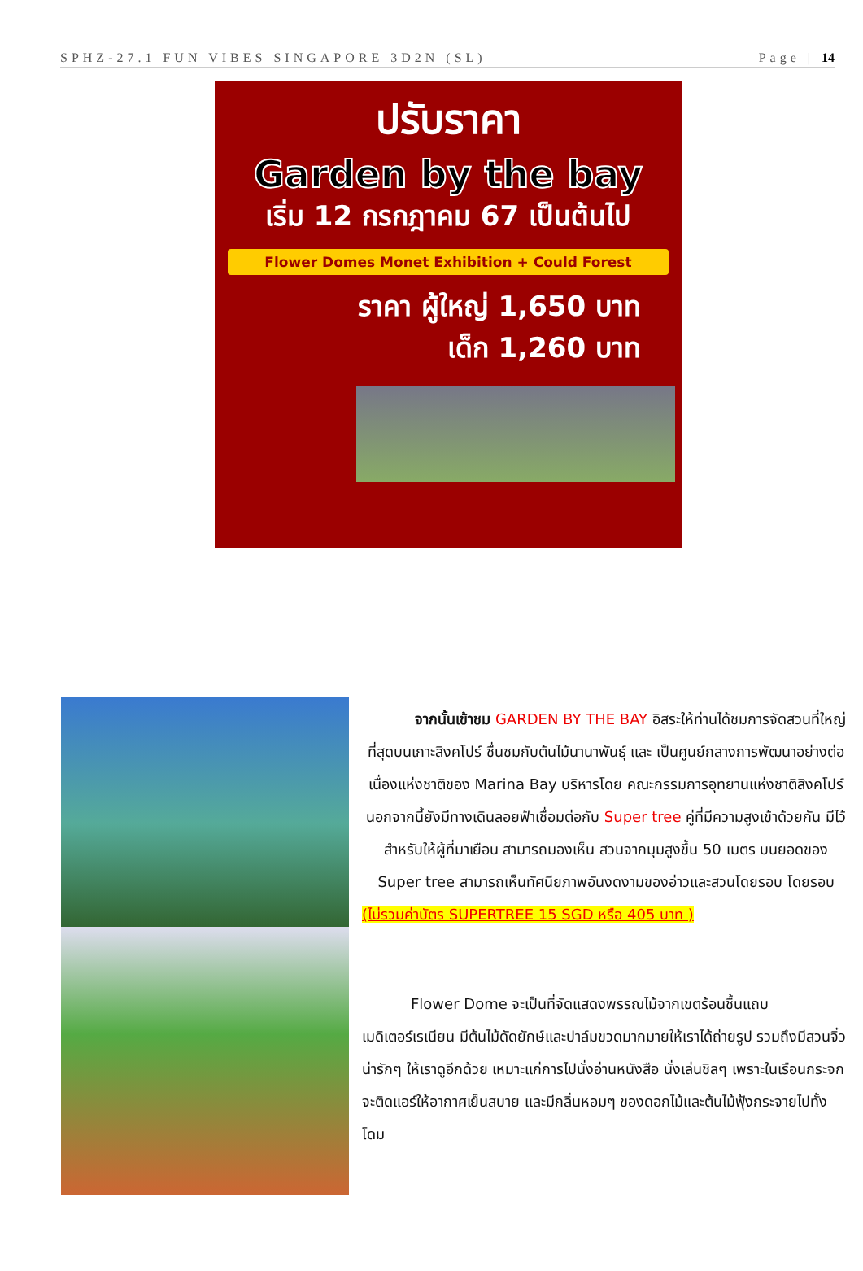SPHZ-27.1 FUN VIBES SINGAPORE 3D2N (SL) Page | 14
ปรับราคา
Garden by the bay
เริ่ม 12 กรกฎาคม 67 เป็นต้นไป
Flower Domes Monet Exhibition + Could Forest
ราคา ผู้ใหญ่ 1,650 บาท
เด็ก 1,260 บาท
จากนั้นเข้าชม GARDEN BY THE BAY อิสระให้ท่านได้ชมการจัดสวนที่ใหญ่ที่สุดบนเกาะสิงคโปร์ ชื่นชมกับต้นไม้นานาพันธุ์ และ เป็นศูนย์กลางการพัฒนาอย่างต่อเนื่องแห่งชาติของ Marina Bay บริหารโดย คณะกรรมการอุทยานแห่งชาติสิงคโปร์ นอกจากนี้ยังมีทางเดินลอยฟ้าเชื่อมต่อกับ Super tree คู่ที่มีความสูงเข้าด้วยกัน มีไว้สำหรับให้ผู้ที่มาเยือน สามารถมองเห็น สวนจากมุมสูงขึ้น 50 เมตร บนยอดของ Super tree สามารถเห็นทัศนียภาพอันงดงามของอ่าวและสวนโดยรอบ โดยรอบ
(ไม่รวมค่าบัตร SUPERTREE 15 SGD หรือ 405 บาท )
Flower Dome จะเป็นที่จัดแสดงพรรณไม้จากเขตร้อนชื้นแถบเมดิเตอร์เรเนียน มีต้นไม้ดัดยักษ์และปาล์มขวดมากมายให้เราได้ถ่ายรูป รวมถึงมีสวนจิ๋วน่ารักๆ ให้เราดูอีกด้วย เหมาะแก่การไปนั่งอ่านหนังสือ นั่งเล่นชิลๆ เพราะในเรือนกระจกจะติดแอร์ให้อากาศเย็นสบาย และมีกลิ่นหอมๆ ของดอกไม้และต้นไม้ฟุ้งกระจายไปทั้งโดม